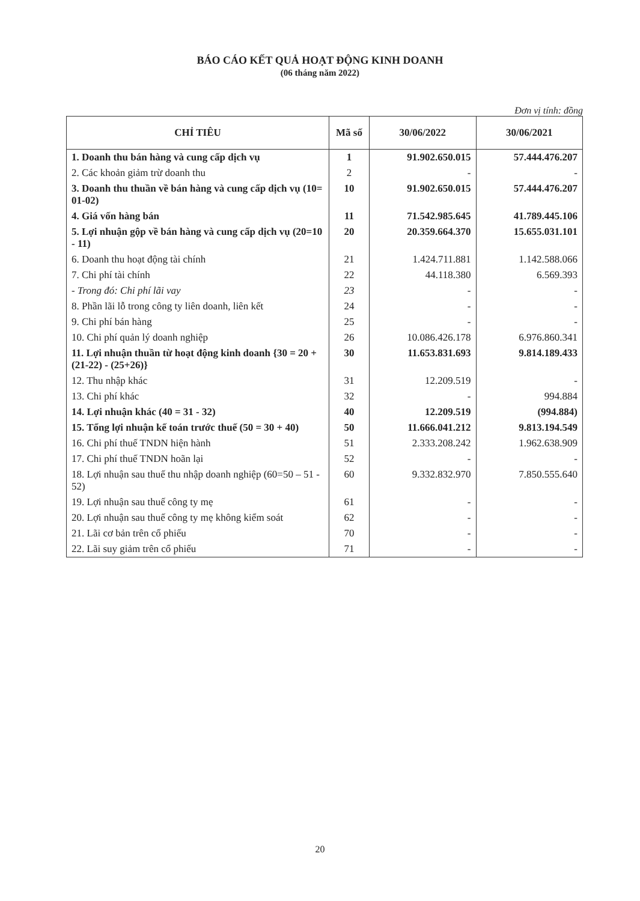BÁO CÁO KẾT QUẢ HOẠT ĐỘNG KINH DOANH
(06 tháng năm 2022)
Đơn vị tính: đồng
| CHỈ TIÊU | Mã số | 30/06/2022 | 30/06/2021 |
| --- | --- | --- | --- |
| 1. Doanh thu bán hàng và cung cấp dịch vụ | 1 | 91.902.650.015 | 57.444.476.207 |
| 2. Các khoản giảm trừ doanh thu | 2 | - | - |
| 3. Doanh thu thuần về bán hàng và cung cấp dịch vụ (10= 01-02) | 10 | 91.902.650.015 | 57.444.476.207 |
| 4. Giá vốn hàng bán | 11 | 71.542.985.645 | 41.789.445.106 |
| 5. Lợi nhuận gộp về bán hàng và cung cấp dịch vụ (20=10 - 11) | 20 | 20.359.664.370 | 15.655.031.101 |
| 6. Doanh thu hoạt động tài chính | 21 | 1.424.711.881 | 1.142.588.066 |
| 7. Chi phí tài chính | 22 | 44.118.380 | 6.569.393 |
| - Trong đó: Chi phí lãi vay | 23 | - | - |
| 8. Phần lãi lỗ trong công ty liên doanh, liên kết | 24 | - | - |
| 9. Chi phí bán hàng | 25 | - | - |
| 10. Chi phí quản lý doanh nghiệp | 26 | 10.086.426.178 | 6.976.860.341 |
| 11. Lợi nhuận thuần từ hoạt động kinh doanh {30 = 20 + (21-22) - (25+26)} | 30 | 11.653.831.693 | 9.814.189.433 |
| 12. Thu nhập khác | 31 | 12.209.519 | - |
| 13. Chi phí khác | 32 | - | 994.884 |
| 14. Lợi nhuận khác (40 = 31 - 32) | 40 | 12.209.519 | (994.884) |
| 15. Tổng lợi nhuận kế toán trước thuế (50 = 30 + 40) | 50 | 11.666.041.212 | 9.813.194.549 |
| 16. Chi phí thuế TNDN hiện hành | 51 | 2.333.208.242 | 1.962.638.909 |
| 17. Chi phí thuế TNDN hoãn lại | 52 | - | - |
| 18. Lợi nhuận sau thuế thu nhập doanh nghiệp (60=50 – 51 - 52) | 60 | 9.332.832.970 | 7.850.555.640 |
| 19. Lợi nhuận sau thuế công ty mẹ | 61 | - | - |
| 20. Lợi nhuận sau thuế công ty mẹ không kiểm soát | 62 | - | - |
| 21. Lãi cơ bản trên cổ phiếu | 70 | - | - |
| 22. Lãi suy giảm trên cổ phiếu | 71 | - | - |
20